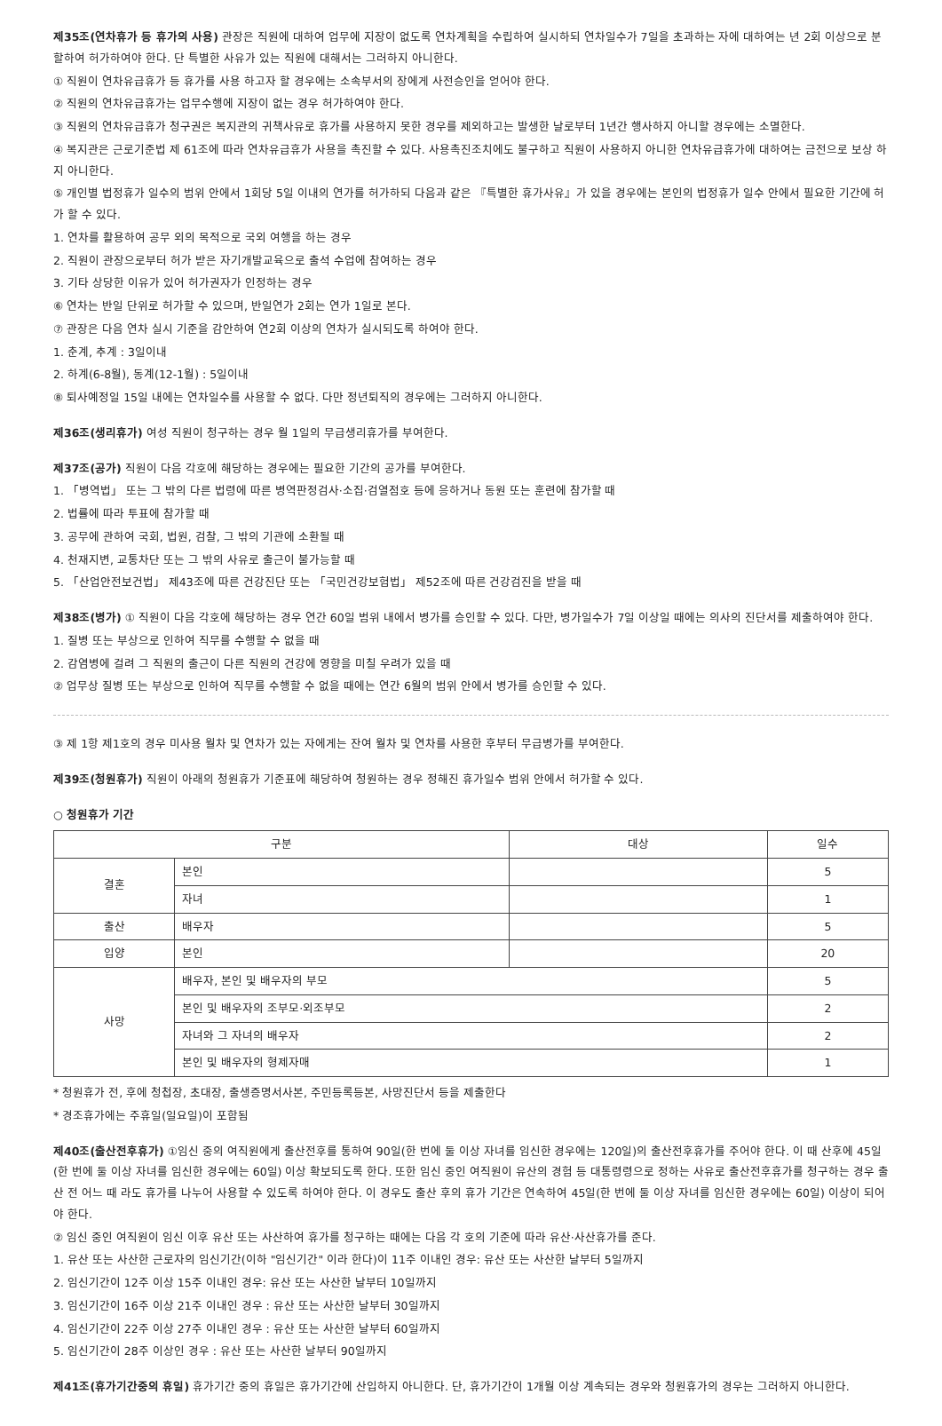제35조(연차휴가 등 휴가의 사용) 관장은 직원에 대하여 업무에 지장이 없도록 연차계획을 수립하여 실시하되 연차일수가 7일을 초과하는 자에 대하여는 년 2회 이상으로 분할하여 허가하여야 한다. 단 특별한 사유가 있는 직원에 대해서는 그러하지 아니한다.
① 직원이 연차유급휴가 등 휴가를 사용 하고자 할 경우에는 소속부서의 장에게 사전승인을 얻어야 한다.
② 직원의 연차유급휴가는 업무수행에 지장이 없는 경우 허가하여야 한다.
③ 직원의 연차유급휴가 청구권은 복지관의 귀책사유로 휴가를 사용하지 못한 경우를 제외하고는 발생한 날로부터 1년간 행사하지 아니할 경우에는 소멸한다.
④ 복지관은 근로기준법 제 61조에 따라 연차유급휴가 사용을 촉진할 수 있다. 사용촉진조치에도 불구하고 직원이 사용하지 아니한 연차유급휴가에 대하여는 금전으로 보상 하지 아니한다.
⑤ 개인별 법정휴가 일수의 범위 안에서 1회당 5일 이내의 연가를 허가하되 다음과 같은 『특별한 휴가사유』가 있을 경우에는 본인의 법정휴가 일수 안에서 필요한 기간에 허가 할 수 있다.
1. 연차를 활용하여 공무 외의 목적으로 국외 여행을 하는 경우
2. 직원이 관장으로부터 허가 받은 자기개발교육으로 출석 수업에 참여하는 경우
3. 기타 상당한 이유가 있어 허가권자가 인정하는 경우
⑥ 연차는 반일 단위로 허가할 수 있으며, 반일연가 2회는 연가 1일로 본다.
⑦ 관장은 다음 연차 실시 기준을 감안하여 연2회 이상의 연차가 실시되도록 하여야 한다.
1. 춘계, 추계 : 3일이내
2. 하계(6-8월), 동계(12-1월) : 5일이내
⑧ 퇴사예정일 15일 내에는 연차일수를 사용할 수 없다. 다만 정년퇴직의 경우에는 그러하지 아니한다.
제36조(생리휴가) 여성 직원이 청구하는 경우 월 1일의 무급생리휴가를 부여한다.
제37조(공가) 직원이 다음 각호에 해당하는 경우에는 필요한 기간의 공가를 부여한다.
1. 「병역법」 또는 그 밖의 다른 법령에 따른 병역판정검사·소집·검열점호 등에 응하거나 동원 또는 훈련에 참가할 때
2. 법률에 따라 투표에 참가할 때
3. 공무에 관하여 국회, 법원, 검찰, 그 밖의 기관에 소환될 때
4. 천재지변, 교통차단 또는 그 밖의 사유로 출근이 불가능할 때
5. 「산업안전보건법」 제43조에 따른 건강진단 또는 「국민건강보험법」 제52조에 따른 건강검진을 받을 때
제38조(병가) ① 직원이 다음 각호에 해당하는 경우 연간 60일 범위 내에서 병가를 승인할 수 있다. 다만, 병가일수가 7일 이상일 때에는 의사의 진단서를 제출하여야 한다.
1. 질병 또는 부상으로 인하여 직무를 수행할 수 없을 때
2. 감염병에 걸려 그 직원의 출근이 다른 직원의 건강에 영향을 미칠 우려가 있을 때
② 업무상 질병 또는 부상으로 인하여 직무를 수행할 수 없을 때에는 연간 6월의 범위 안에서 병가를 승인할 수 있다.
③ 제 1항 제1호의 경우 미사용 월차 및 연차가 있는 자에게는 잔여 월차 및 연차를 사용한 후부터 무급병가를 부여한다.
제39조(청원휴가) 직원이 아래의 청원휴가 기준표에 해당하여 청원하는 경우 정해진 휴가일수 범위 안에서 허가할 수 있다.
○ 청원휴가 기간
| 구분 | | 대상 | 일수 |
| --- | --- | --- | --- |
| 결혼 | 본인 | | 5 |
| | 자녀 | | 1 |
| 출산 | 배우자 | | 5 |
| 입양 | 본인 | | 20 |
| 사망 | 배우자, 본인 및 배우자의 부모 | | 5 |
| | 본인 및 배우자의 조부모·외조부모 | | 2 |
| | 자녀와 그 자녀의 배우자 | | 2 |
| | 본인 및 배우자의 형제자매 | | 1 |
* 청원휴가 전, 후에 청첩장, 초대장, 출생증명서사본, 주민등록등본, 사망진단서 등을 제출한다
* 경조휴가에는 주휴일(일요일)이 포함됨
제40조(출산전후휴가) ①임신 중의 여직원에게 출산전후를 통하여 90일(한 번에 둘 이상 자녀를 임신한 경우에는 120일)의 출산전후휴가를 주어야 한다. 이 때 산후에 45일(한 번에 둘 이상 자녀를 임신한 경우에는 60일) 이상 확보되도록 한다. 또한 임신 중인 여직원이 유산의 경험 등 대통령령으로 정하는 사유로 출산전후휴가를 청구하는 경우 출산 전 어느 때 라도 휴가를 나누어 사용할 수 있도록 하여야 한다. 이 경우도 출산 후의 휴가 기간은 연속하여 45일(한 번에 둘 이상 자녀를 임신한 경우에는 60일) 이상이 되어야 한다.
② 임신 중인 여직원이 임신 이후 유산 또는 사산하여 휴가를 청구하는 때에는 다음 각 호의 기준에 따라 유산·사산휴가를 준다.
1. 유산 또는 사산한 근로자의 임신기간(이하 "임신기간" 이라 한다)이 11주 이내인 경우: 유산 또는 사산한 날부터 5일까지
2. 임신기간이 12주 이상 15주 이내인 경우: 유산 또는 사산한 날부터 10일까지
3. 임신기간이 16주 이상 21주 이내인 경우 : 유산 또는 사산한 날부터 30일까지
4. 임신기간이 22주 이상 27주 이내인 경우 : 유산 또는 사산한 날부터 60일까지
5. 임신기간이 28주 이상인 경우 : 유산 또는 사산한 날부터 90일까지
제41조(휴가기간중의 휴일) 휴가기간 중의 휴일은 휴가기간에 산입하지 아니한다. 단, 휴가기간이 1개월 이상 계속되는 경우와 청원휴가의 경우는 그러하지 아니한다.